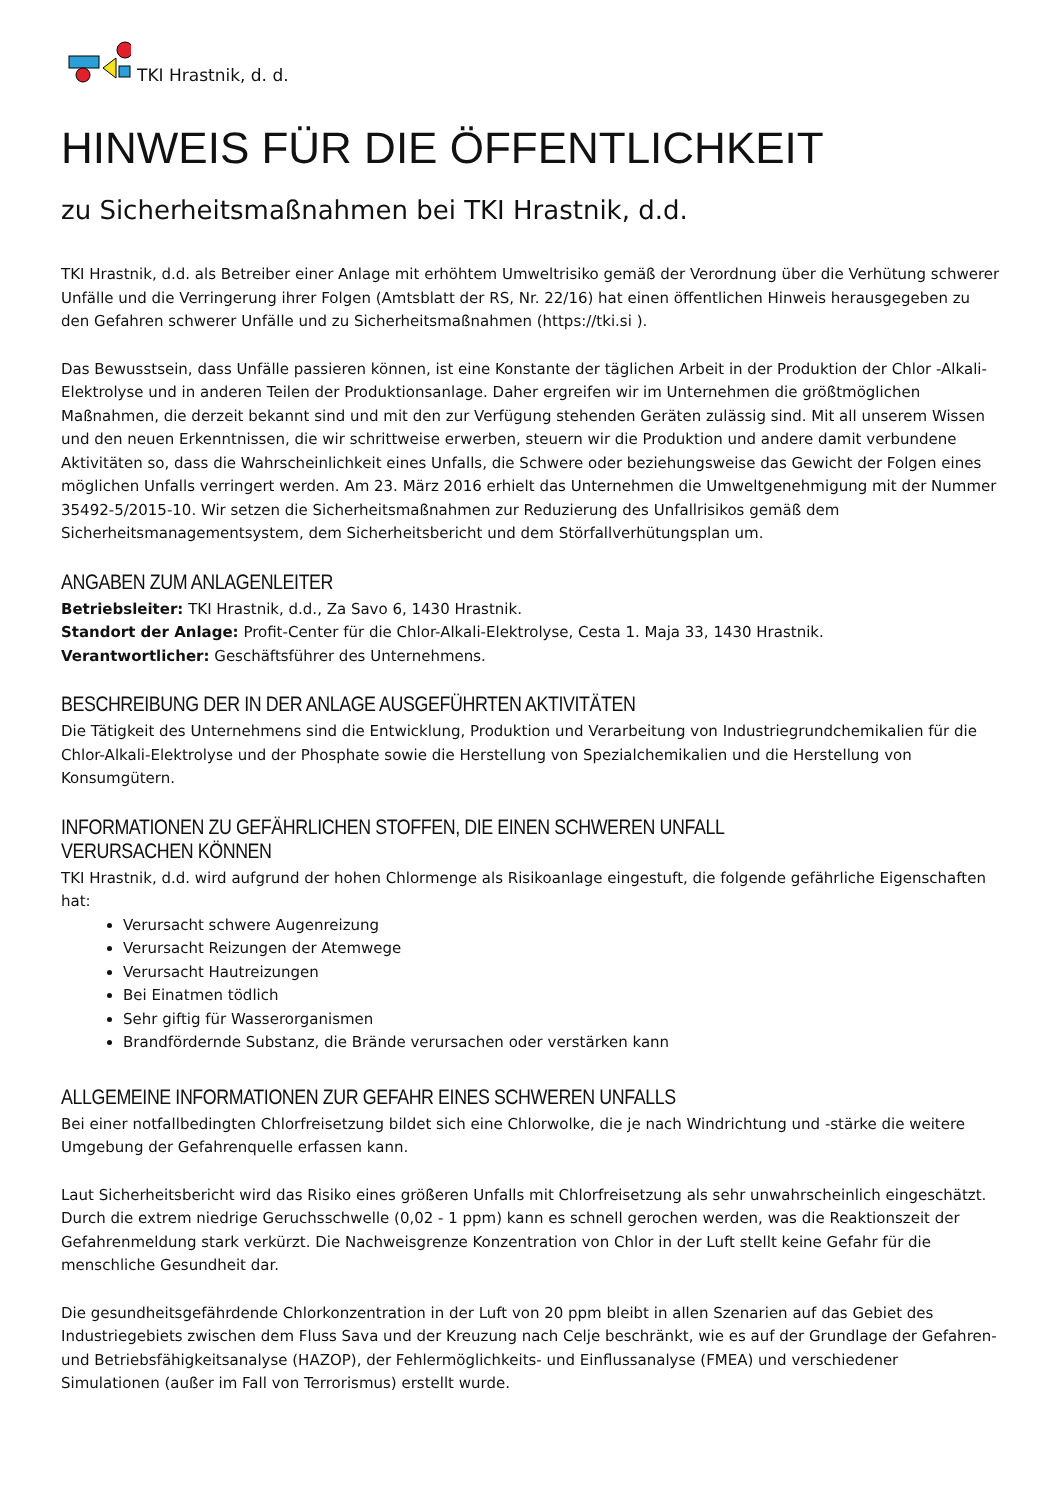TKI Hrastnik, d. d.
HINWEIS FÜR DIE ÖFFENTLICHKEIT
zu Sicherheitsmaßnahmen bei TKI Hrastnik, d.d.
TKI Hrastnik, d.d. als Betreiber einer Anlage mit erhöhtem Umweltrisiko gemäß der Verordnung über die Verhütung schwerer Unfälle und die Verringerung ihrer Folgen (Amtsblatt der RS, Nr. 22/16) hat einen öffentlichen Hinweis herausgegeben zu den Gefahren schwerer Unfälle und zu Sicherheitsmaßnahmen (https://tki.si ).
Das Bewusstsein, dass Unfälle passieren können, ist eine Konstante der täglichen Arbeit in der Produktion der Chlor -Alkali-Elektrolyse und in anderen Teilen der Produktionsanlage. Daher ergreifen wir im Unternehmen die größtmöglichen Maßnahmen, die derzeit bekannt sind und mit den zur Verfügung stehenden Geräten zulässig sind. Mit all unserem Wissen und den neuen Erkenntnissen, die wir schrittweise erwerben, steuern wir die Produktion und andere damit verbundene Aktivitäten so, dass die Wahrscheinlichkeit eines Unfalls, die Schwere oder beziehungsweise das Gewicht der Folgen eines möglichen Unfalls verringert werden. Am 23. März 2016 erhielt das Unternehmen die Umweltgenehmigung mit der Nummer 35492-5/2015-10. Wir setzen die Sicherheitsmaßnahmen zur Reduzierung des Unfallrisikos gemäß dem Sicherheitsmanagementsystem, dem Sicherheitsbericht und dem Störfallverhütungsplan um.
ANGABEN ZUM ANLAGENLEITER
Betriebsleiter: TKI Hrastnik, d.d., Za Savo 6, 1430 Hrastnik.
Standort der Anlage: Profit-Center für die Chlor-Alkali-Elektrolyse, Cesta 1. Maja 33, 1430 Hrastnik.
Verantwortlicher: Geschäftsführer des Unternehmens.
BESCHREIBUNG DER IN DER ANLAGE AUSGEFÜHRTEN AKTIVITÄTEN
Die Tätigkeit des Unternehmens sind die Entwicklung, Produktion und Verarbeitung von Industriegrundchemikalien für die Chlor-Alkali-Elektrolyse und der Phosphate sowie die Herstellung von Spezialchemikalien und die Herstellung von Konsumgütern.
INFORMATIONEN ZU GEFÄHRLICHEN STOFFEN, DIE EINEN SCHWEREN UNFALL VERURSACHEN KÖNNEN
TKI Hrastnik, d.d. wird aufgrund der hohen Chlormenge als Risikoanlage eingestuft, die folgende gefährliche Eigenschaften hat:
Verursacht schwere Augenreizung
Verursacht Reizungen der Atemwege
Verursacht Hautreizungen
Bei Einatmen tödlich
Sehr giftig für Wasserorganismen
Brandfördernde Substanz, die Brände verursachen oder verstärken kann
ALLGEMEINE INFORMATIONEN ZUR GEFAHR EINES SCHWEREN UNFALLS
Bei einer notfallbedingten Chlorfreisetzung bildet sich eine Chlorwolke, die je nach Windrichtung und -stärke die weitere Umgebung der Gefahrenquelle erfassen kann.
Laut Sicherheitsbericht wird das Risiko eines größeren Unfalls mit Chlorfreisetzung als sehr unwahrscheinlich eingeschätzt. Durch die extrem niedrige Geruchsschwelle (0,02 - 1 ppm) kann es schnell gerochen werden, was die Reaktionszeit der Gefahrenmeldung stark verkürzt. Die Nachweisgrenze Konzentration von Chlor in der Luft stellt keine Gefahr für die menschliche Gesundheit dar.
Die gesundheitsgefährdende Chlorkonzentration in der Luft von 20 ppm bleibt in allen Szenarien auf das Gebiet des Industriegebiets zwischen dem Fluss Sava und der Kreuzung nach Celje beschränkt, wie es auf der Grundlage der Gefahren- und Betriebsfähigkeitsanalyse (HAZOP), der Fehlermöglichkeits- und Einflussanalyse (FMEA) und verschiedener Simulationen (außer im Fall von Terrorismus) erstellt wurde.